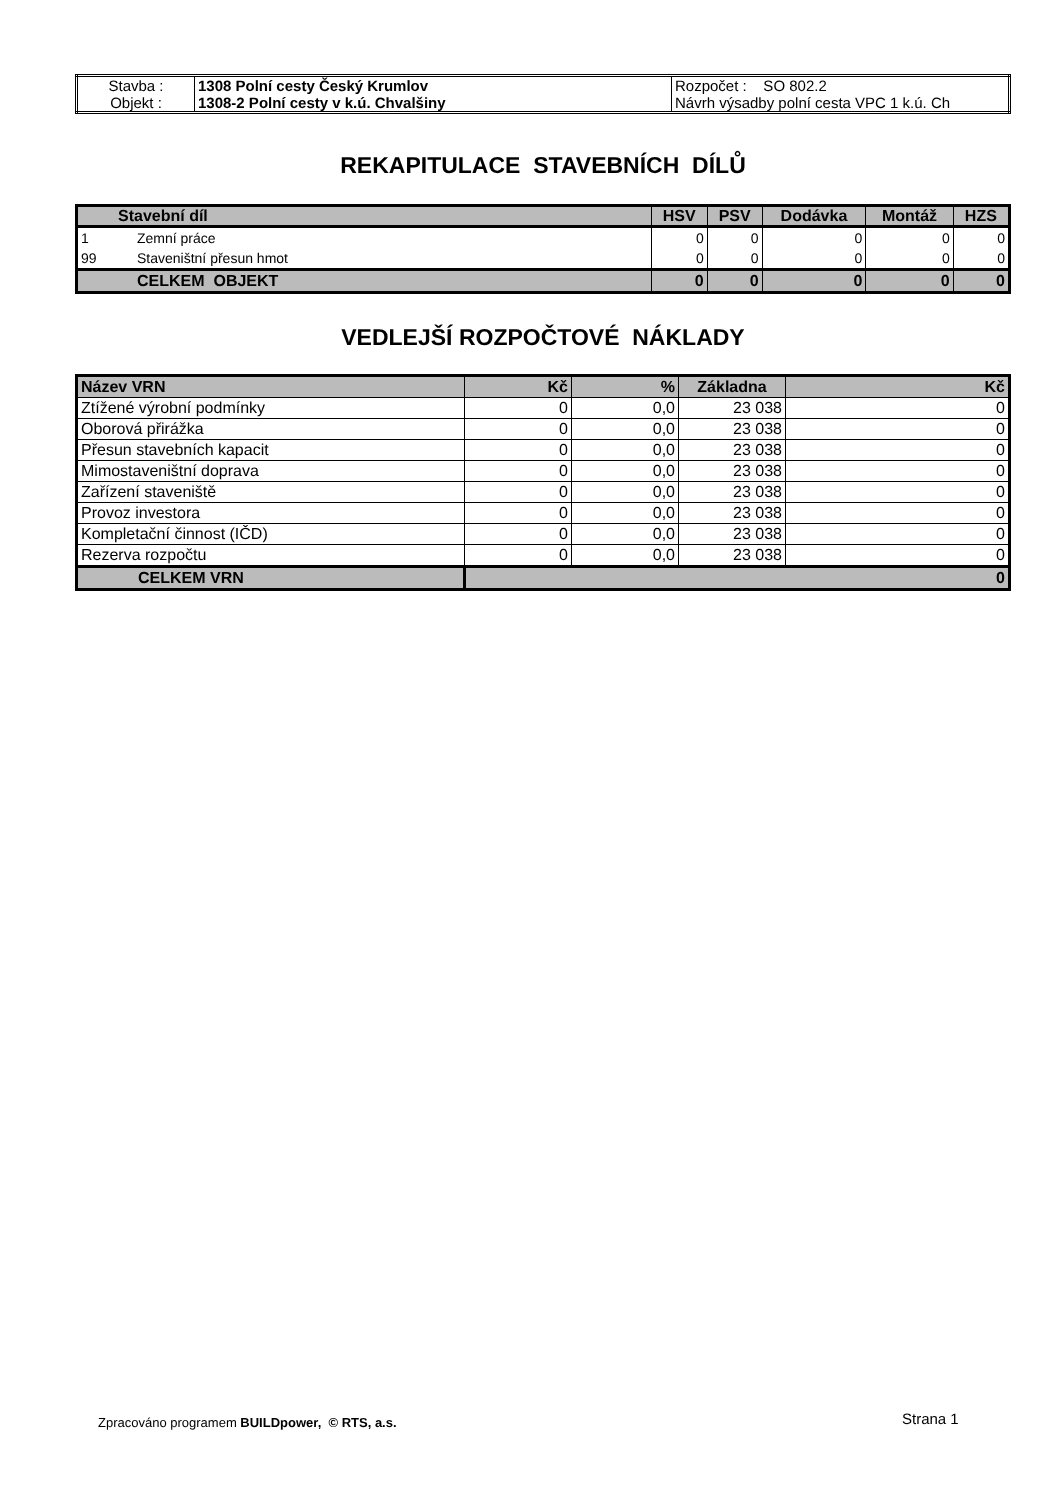| Stavba : | 1308 Polní cesty Český Krumlov | Rozpočet : SO 802.2 |
| Objekt : | 1308-2 Polní cesty v k.ú. Chvalšiny | Návrh výsadby polní cesta VPC 1 k.ú. Ch |
REKAPITULACE STAVEBNÍCH DÍLŮ
| Stavební díl | | HSV | PSV | Dodávka | Montáž | HZS |
| --- | --- | --- | --- | --- | --- | --- |
| 1 | Zemní práce | 0 | 0 | 0 | 0 | 0 |
| 99 | Staveništní přesun hmot | 0 | 0 | 0 | 0 | 0 |
| | CELKEM OBJEKT | 0 | 0 | 0 | 0 | 0 |
VEDLEJŠÍ ROZPOČTOVÉ NÁKLADY
| Název VRN | Kč | % | Základna | Kč |
| --- | --- | --- | --- | --- |
| Ztížené výrobní podmínky | 0 | 0,0 | 23 038 | 0 |
| Oborová přirážka | 0 | 0,0 | 23 038 | 0 |
| Přesun stavebních kapacit | 0 | 0,0 | 23 038 | 0 |
| Mimostaveništní doprava | 0 | 0,0 | 23 038 | 0 |
| Zařízení staveniště | 0 | 0,0 | 23 038 | 0 |
| Provoz investora | 0 | 0,0 | 23 038 | 0 |
| Kompletační činnost (IČD) | 0 | 0,0 | 23 038 | 0 |
| Rezerva rozpočtu | 0 | 0,0 | 23 038 | 0 |
| CELKEM VRN | 0 | | | |
Zpracováno programem BUILDpower, © RTS, a.s.
Strana 1